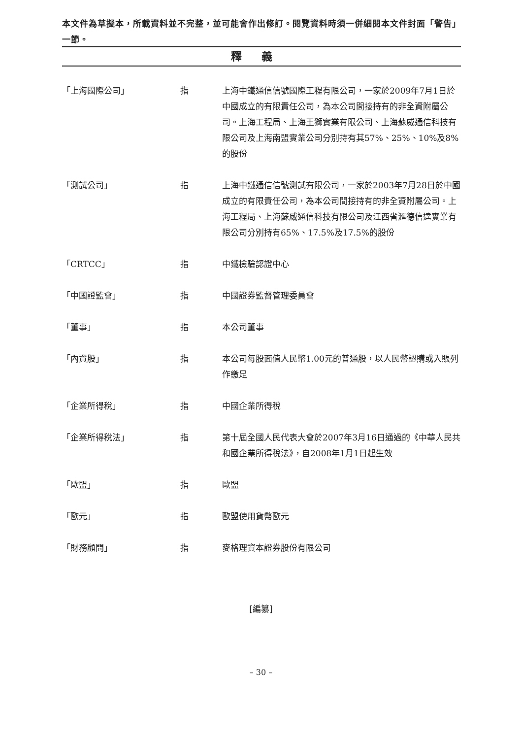本文件為草擬本，所載資料並不完整，並可能會作出修訂。閱覽資料時須一併細閱本文件封面「警告」一節。
釋義
| 「上海國際公司」 | 指 | 上海中鐵通信信號國際工程有限公司，一家於2009年7月1日於中國成立的有限責任公司，為本公司間接持有的非全資附屬公司。上海工程局、上海王獅實業有限公司、上海蘇威通信科技有限公司及上海南盟實業公司分別持有其57%、25%、10%及8%的股份 |
| 「測試公司」 | 指 | 上海中鐵通信信號測試有限公司，一家於2003年7月28日於中國成立的有限責任公司，為本公司間接持有的非全資附屬公司。上海工程局、上海蘇威通信科技有限公司及江西省滙德信達實業有限公司分別持有65%、17.5%及17.5%的股份 |
| 「CRTCC」 | 指 | 中鐵檢驗認證中心 |
| 「中國證監會」 | 指 | 中國證券監督管理委員會 |
| 「董事」 | 指 | 本公司董事 |
| 「內資股」 | 指 | 本公司每股面值人民幣1.00元的普通股，以人民幣認購或入賬列作繳足 |
| 「企業所得稅」 | 指 | 中國企業所得稅 |
| 「企業所得稅法」 | 指 | 第十屆全國人民代表大會於2007年3月16日通過的《中華人民共和國企業所得稅法》，自2008年1月1日起生效 |
| 「歐盟」 | 指 | 歐盟 |
| 「歐元」 | 指 | 歐盟使用貨幣歐元 |
| 「財務顧問」 | 指 | 麥格理資本證券股份有限公司 |
[編纂]
– 30 –